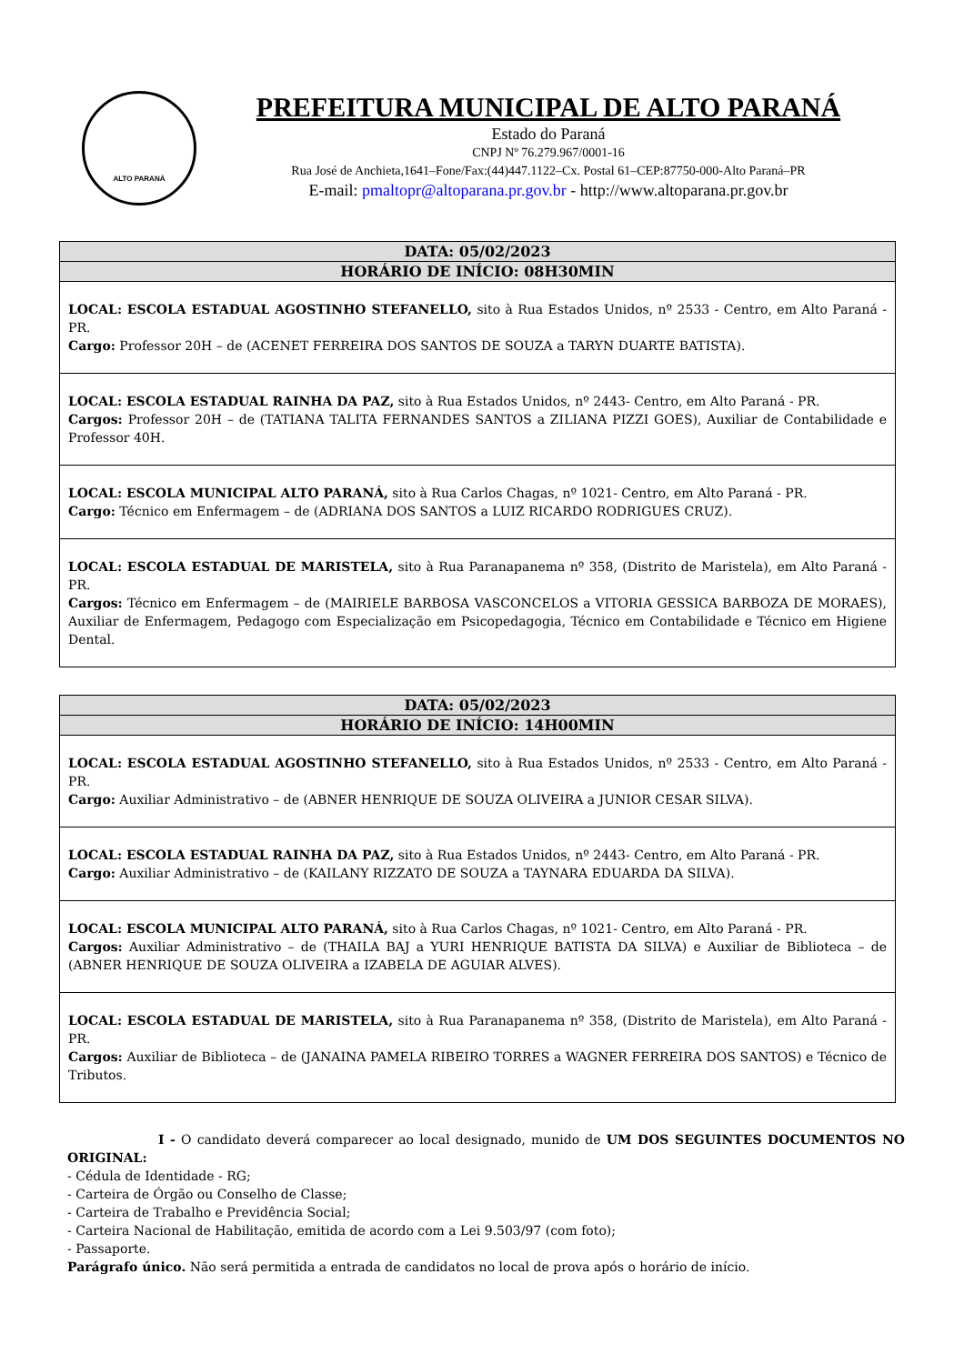ALTO PARANÁ
PREFEITURA MUNICIPAL DE ALTO PARANÁ
Estado do Paraná
CNPJ Nº 76.279.967/0001-16
Rua José de Anchieta,1641–Fone/Fax:(44)447.1122–Cx. Postal 61–CEP:87750-000-Alto Paraná–PR
E-mail: pmaltopr@altoparana.pr.gov.br - http://www.altoparana.pr.gov.br
| DATA: 05/02/2023 |
| --- |
| HORÁRIO DE INÍCIO: 08H30MIN |
| LOCAL: ESCOLA ESTADUAL AGOSTINHO STEFANELLO, sito à Rua Estados Unidos, nº 2533 - Centro, em Alto Paraná - PR. Cargo: Professor 20H – de (ACENET FERREIRA DOS SANTOS DE SOUZA a TARYN DUARTE BATISTA). |
| LOCAL: ESCOLA ESTADUAL RAINHA DA PAZ, sito à Rua Estados Unidos, nº 2443- Centro, em Alto Paraná - PR. Cargos: Professor 20H – de (TATIANA TALITA FERNANDES SANTOS a ZILIANA PIZZI GOES), Auxiliar de Contabilidade e Professor 40H. |
| LOCAL: ESCOLA MUNICIPAL ALTO PARANÁ, sito à Rua Carlos Chagas, nº 1021- Centro, em Alto Paraná - PR. Cargo: Técnico em Enfermagem – de (ADRIANA DOS SANTOS a LUIZ RICARDO RODRIGUES CRUZ). |
| LOCAL: ESCOLA ESTADUAL DE MARISTELA, sito à Rua Paranapanema nº 358, (Distrito de Maristela), em Alto Paraná - PR. Cargos: Técnico em Enfermagem – de (MAIRIELE BARBOSA VASCONCELOS a VITORIA GESSICA BARBOZA DE MORAES), Auxiliar de Enfermagem, Pedagogo com Especialização em Psicopedagogia, Técnico em Contabilidade e Técnico em Higiene Dental. |
| DATA: 05/02/2023 |
| --- |
| HORÁRIO DE INÍCIO: 14H00MIN |
| LOCAL: ESCOLA ESTADUAL AGOSTINHO STEFANELLO, sito à Rua Estados Unidos, nº 2533 - Centro, em Alto Paraná - PR. Cargo: Auxiliar Administrativo – de (ABNER HENRIQUE DE SOUZA OLIVEIRA a JUNIOR CESAR SILVA). |
| LOCAL: ESCOLA ESTADUAL RAINHA DA PAZ, sito à Rua Estados Unidos, nº 2443- Centro, em Alto Paraná - PR. Cargo: Auxiliar Administrativo – de (KAILANY RIZZATO DE SOUZA a TAYNARA EDUARDA DA SILVA). |
| LOCAL: ESCOLA MUNICIPAL ALTO PARANÁ, sito à Rua Carlos Chagas, nº 1021- Centro, em Alto Paraná - PR. Cargos: Auxiliar Administrativo – de (THAILA BAJ a YURI HENRIQUE BATISTA DA SILVA) e Auxiliar de Biblioteca – de (ABNER HENRIQUE DE SOUZA OLIVEIRA a IZABELA DE AGUIAR ALVES). |
| LOCAL: ESCOLA ESTADUAL DE MARISTELA, sito à Rua Paranapanema nº 358, (Distrito de Maristela), em Alto Paraná - PR. Cargos: Auxiliar de Biblioteca – de (JANAINA PAMELA RIBEIRO TORRES a WAGNER FERREIRA DOS SANTOS) e Técnico de Tributos. |
I - O candidato deverá comparecer ao local designado, munido de UM DOS SEGUINTES DOCUMENTOS NO ORIGINAL:
- Cédula de Identidade - RG;
- Carteira de Órgão ou Conselho de Classe;
- Carteira de Trabalho e Previdência Social;
- Carteira Nacional de Habilitação, emitida de acordo com a Lei 9.503/97 (com foto);
- Passaporte.
Parágrafo único. Não será permitida a entrada de candidatos no local de prova após o horário de início.